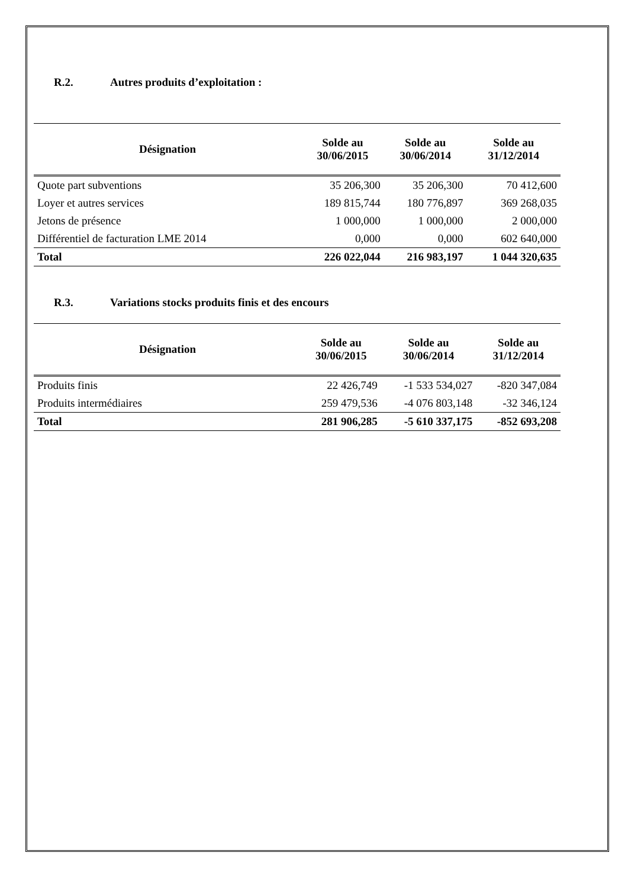R.2. Autres produits d’exploitation :
| Désignation | Solde au 30/06/2015 | Solde au 30/06/2014 | Solde au 31/12/2014 |
| --- | --- | --- | --- |
| Quote part subventions | 35 206,300 | 35 206,300 | 70 412,600 |
| Loyer et autres services | 189 815,744 | 180 776,897 | 369 268,035 |
| Jetons de présence | 1 000,000 | 1 000,000 | 2 000,000 |
| Différentiel de facturation LME 2014 | 0,000 | 0,000 | 602 640,000 |
| Total | 226 022,044 | 216 983,197 | 1 044 320,635 |
R.3. Variations stocks produits finis et des encours
| Désignation | Solde au 30/06/2015 | Solde au 30/06/2014 | Solde au 31/12/2014 |
| --- | --- | --- | --- |
| Produits finis | 22 426,749 | -1 533 534,027 | -820 347,084 |
| Produits intermédiaires | 259 479,536 | -4 076 803,148 | -32 346,124 |
| Total | 281 906,285 | -5 610 337,175 | -852 693,208 |